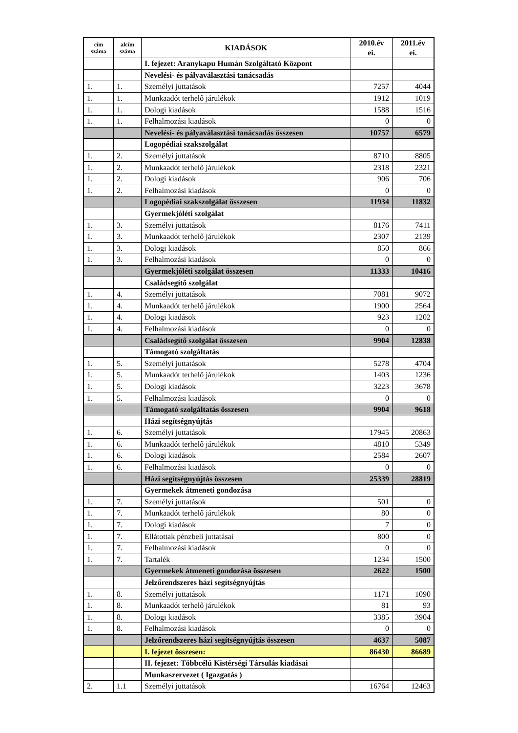| cím száma | alcím száma | KIADÁSOK | 2010.év ei. | 2011.év ei. |
| --- | --- | --- | --- | --- |
| | | I. fejezet: Aranykapu Humán Szolgáltató Központ | | |
| | | Nevelési- és pályaválasztási tanácsadás | | |
| 1. | 1. | Személyi juttatások | 7257 | 4044 |
| 1. | 1. | Munkaadót terhelő járulékok | 1912 | 1019 |
| 1. | 1. | Dologi kiadások | 1588 | 1516 |
| 1. | 1. | Felhalmozási kiadások | 0 | 0 |
| | | Nevelési- és pályaválasztási tanácsadás összesen | 10757 | 6579 |
| | | Logopédiai szakszolgálat | | |
| 1. | 2. | Személyi juttatások | 8710 | 8805 |
| 1. | 2. | Munkaadót terhelő járulékok | 2318 | 2321 |
| 1. | 2. | Dologi kiadások | 906 | 706 |
| 1. | 2. | Felhalmozási kiadások | 0 | 0 |
| | | Logopédiai szakszolgálat összesen | 11934 | 11832 |
| | | Gyermekjóléti szolgálat | | |
| 1. | 3. | Személyi juttatások | 8176 | 7411 |
| 1. | 3. | Munkaadót terhelő járulékok | 2307 | 2139 |
| 1. | 3. | Dologi kiadások | 850 | 866 |
| 1. | 3. | Felhalmozási kiadások | 0 | 0 |
| | | Gyermekjóléti szolgálat összesen | 11333 | 10416 |
| | | Családsegítő szolgálat | | |
| 1. | 4. | Személyi juttatások | 7081 | 9072 |
| 1. | 4. | Munkaadót terhelő járulékok | 1900 | 2564 |
| 1. | 4. | Dologi kiadások | 923 | 1202 |
| 1. | 4. | Felhalmozási kiadások | 0 | 0 |
| | | Családsegítő szolgálat összesen | 9904 | 12838 |
| | | Támogató szolgáltatás | | |
| 1. | 5. | Személyi juttatások | 5278 | 4704 |
| 1. | 5. | Munkaadót terhelő járulékok | 1403 | 1236 |
| 1. | 5. | Dologi kiadások | 3223 | 3678 |
| 1. | 5. | Felhalmozási kiadások | 0 | 0 |
| | | Támogató szolgáltatás összesen | 9904 | 9618 |
| | | Házi segítségnyújtás | | |
| 1. | 6. | Személyi juttatások | 17945 | 20863 |
| 1. | 6. | Munkaadót terhelő járulékok | 4810 | 5349 |
| 1. | 6. | Dologi kiadások | 2584 | 2607 |
| 1. | 6. | Felhalmozási kiadások | 0 | 0 |
| | | Házi segítségnyújtás összesen | 25339 | 28819 |
| | | Gyermekek átmeneti gondozása | | |
| 1. | 7. | Személyi juttatások | 501 | 0 |
| 1. | 7. | Munkaadót terhelő járulékok | 80 | 0 |
| 1. | 7. | Dologi kiadások | 7 | 0 |
| 1. | 7. | Ellátottak pénzbeli juttatásai | 800 | 0 |
| 1. | 7. | Felhalmozási kiadások | 0 | 0 |
| 1. | 7. | Tartalék | 1234 | 1500 |
| | | Gyermekek átmeneti gondozása összesen | 2622 | 1500 |
| | | Jelzőrendszeres házi segítségnyújtás | | |
| 1. | 8. | Személyi juttatások | 1171 | 1090 |
| 1. | 8. | Munkaadót terhelő járulékok | 81 | 93 |
| 1. | 8. | Dologi kiadások | 3385 | 3904 |
| 1. | 8. | Felhalmozási kiadások | 0 | 0 |
| | | Jelzőrendszeres házi segítségnyújtás összesen | 4637 | 5087 |
| | | I. fejezet összesen: | 86430 | 86689 |
| | | II. fejezet: Többcélú Kistérségi Társulás kiadásai | | |
| | | Munkaszervezet ( Igazgatás ) | | |
| 2. | 1.1 | Személyi juttatások | 16764 | 12463 |